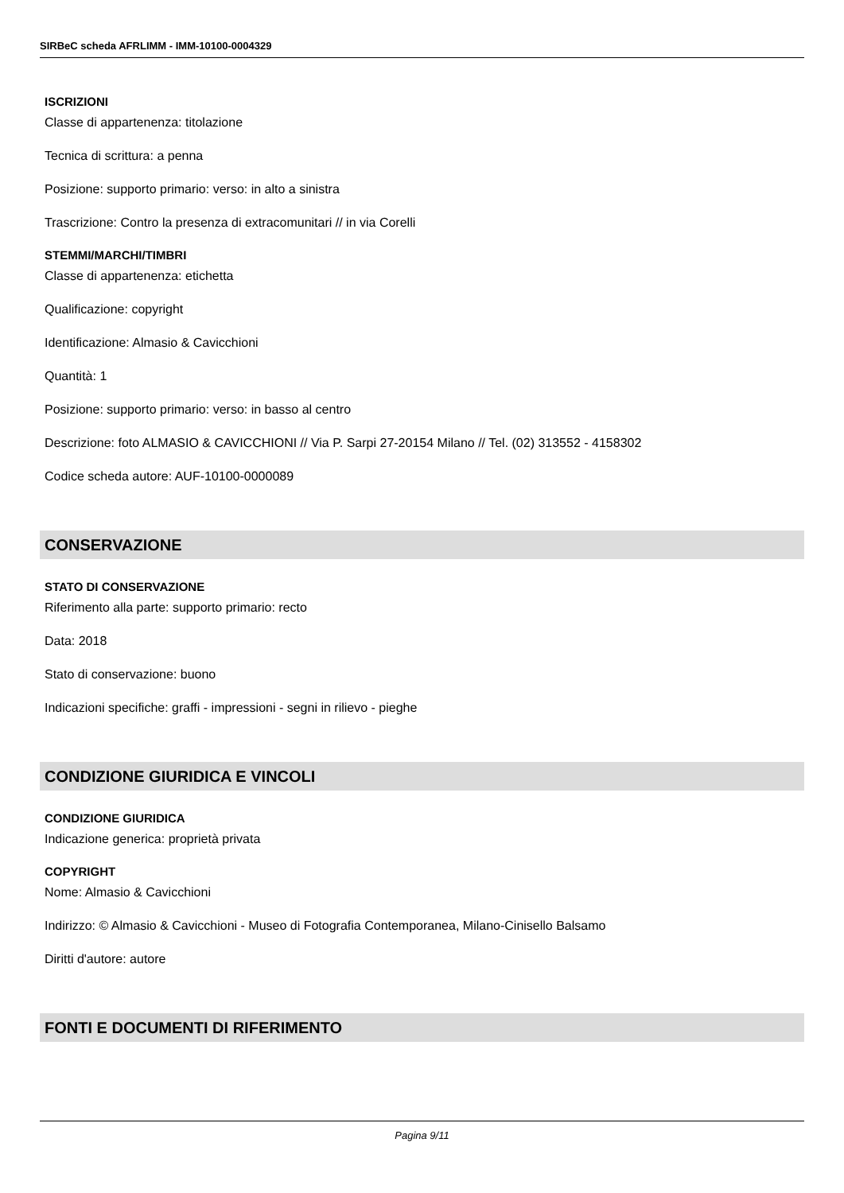SIRBeC scheda AFRLIMM - IMM-10100-0004329
ISCRIZIONI
Classe di appartenenza: titolazione
Tecnica di scrittura: a penna
Posizione: supporto primario: verso: in alto a sinistra
Trascrizione: Contro la presenza di extracomunitari // in via Corelli
STEMMI/MARCHI/TIMBRI
Classe di appartenenza: etichetta
Qualificazione: copyright
Identificazione: Almasio & Cavicchioni
Quantità: 1
Posizione: supporto primario: verso: in basso al centro
Descrizione: foto ALMASIO & CAVICCHIONI // Via P. Sarpi 27-20154 Milano // Tel. (02) 313552 - 4158302
Codice scheda autore: AUF-10100-0000089
CONSERVAZIONE
STATO DI CONSERVAZIONE
Riferimento alla parte: supporto primario: recto
Data: 2018
Stato di conservazione: buono
Indicazioni specifiche: graffi - impressioni - segni in rilievo - pieghe
CONDIZIONE GIURIDICA E VINCOLI
CONDIZIONE GIURIDICA
Indicazione generica: proprietà privata
COPYRIGHT
Nome: Almasio & Cavicchioni
Indirizzo: © Almasio & Cavicchioni - Museo di Fotografia Contemporanea, Milano-Cinisello Balsamo
Diritti d'autore: autore
FONTI E DOCUMENTI DI RIFERIMENTO
Pagina 9/11